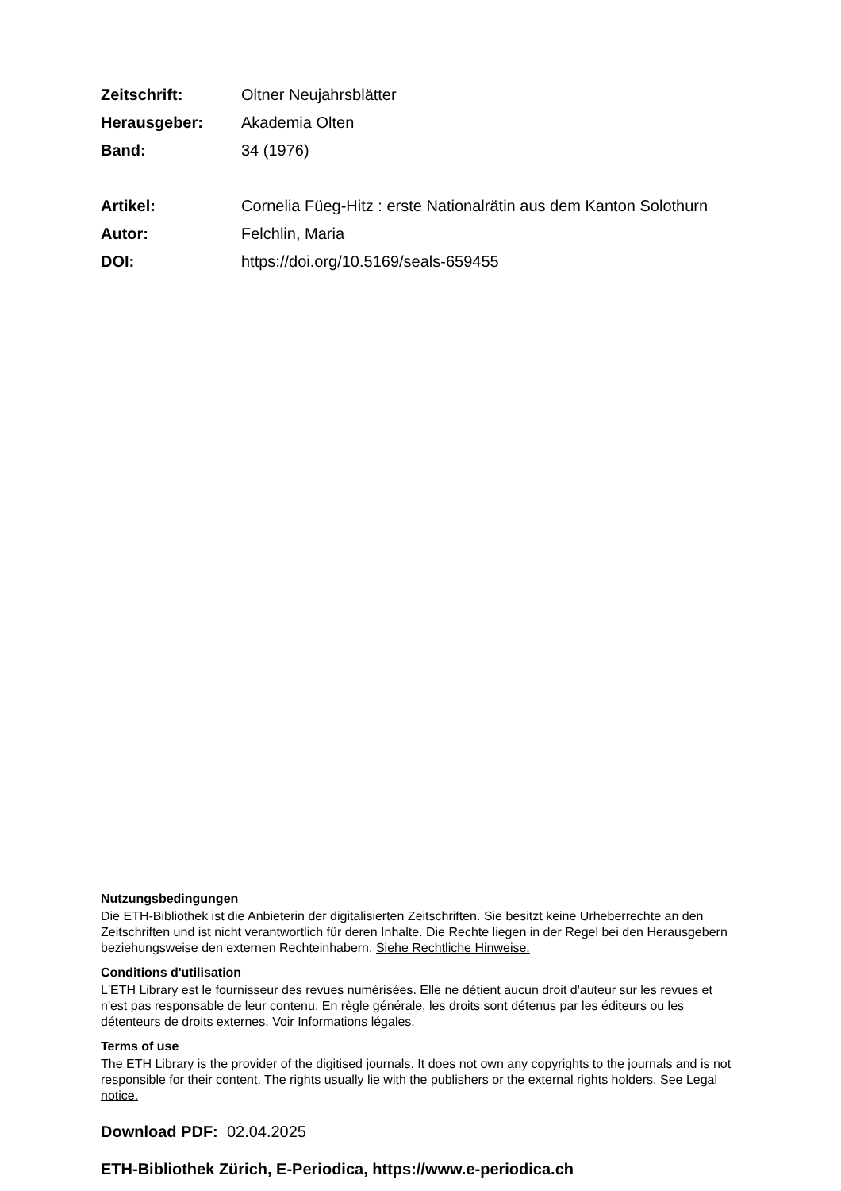| Zeitschrift: | Oltner Neujahrsblätter |
| Herausgeber: | Akademia Olten |
| Band: | 34 (1976) |
| Artikel: | Cornelia Füeg-Hitz : erste Nationalrätin aus dem Kanton Solothurn |
| Autor: | Felchlin, Maria |
| DOI: | https://doi.org/10.5169/seals-659455 |
Nutzungsbedingungen
Die ETH-Bibliothek ist die Anbieterin der digitalisierten Zeitschriften. Sie besitzt keine Urheberrechte an den Zeitschriften und ist nicht verantwortlich für deren Inhalte. Die Rechte liegen in der Regel bei den Herausgebern beziehungsweise den externen Rechteinhabern. Siehe Rechtliche Hinweise.
Conditions d'utilisation
L'ETH Library est le fournisseur des revues numérisées. Elle ne détient aucun droit d'auteur sur les revues et n'est pas responsable de leur contenu. En règle générale, les droits sont détenus par les éditeurs ou les détenteurs de droits externes. Voir Informations légales.
Terms of use
The ETH Library is the provider of the digitised journals. It does not own any copyrights to the journals and is not responsible for their content. The rights usually lie with the publishers or the external rights holders. See Legal notice.
Download PDF: 02.04.2025
ETH-Bibliothek Zürich, E-Periodica, https://www.e-periodica.ch